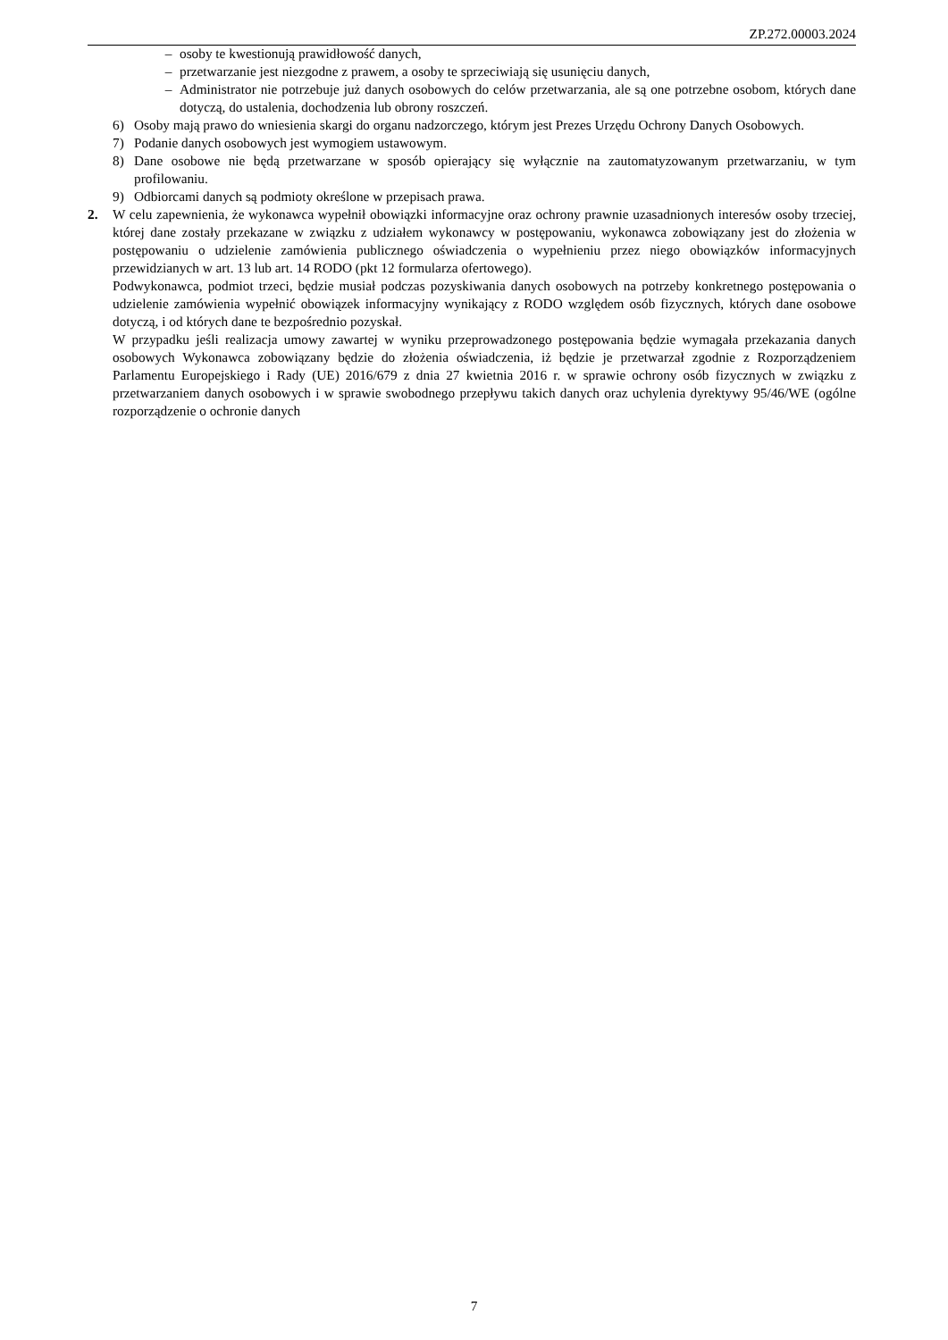ZP.272.00003.2024
– osoby te kwestionują prawidłowość danych,
– przetwarzanie jest niezgodne z prawem, a osoby te sprzeciwiają się usunięciu danych,
– Administrator nie potrzebuje już danych osobowych do celów przetwarzania, ale są one potrzebne osobom, których dane dotyczą, do ustalenia, dochodzenia lub obrony roszczeń.
6) Osoby mają prawo do wniesienia skargi do organu nadzorczego, którym jest Prezes Urzędu Ochrony Danych Osobowych.
7) Podanie danych osobowych jest wymogiem ustawowym.
8) Dane osobowe nie będą przetwarzane w sposób opierający się wyłącznie na zautomatyzowanym przetwarzaniu, w tym profilowaniu.
9) Odbiorcami danych są podmioty określone w przepisach prawa.
2. W celu zapewnienia, że wykonawca wypełnił obowiązki informacyjne oraz ochrony prawnie uzasadnionych interesów osoby trzeciej, której dane zostały przekazane w związku z udziałem wykonawcy w postępowaniu, wykonawca zobowiązany jest do złożenia w postępowaniu o udzielenie zamówienia publicznego oświadczenia o wypełnieniu przez niego obowiązków informacyjnych przewidzianych w art. 13 lub art. 14 RODO (pkt 12 formularza ofertowego).
Podwykonawca, podmiot trzeci, będzie musiał podczas pozyskiwania danych osobowych na potrzeby konkretnego postępowania o udzielenie zamówienia wypełnić obowiązek informacyjny wynikający z RODO względem osób fizycznych, których dane osobowe dotyczą, i od których dane te bezpośrednio pozyskał.
W przypadku jeśli realizacja umowy zawartej w wyniku przeprowadzonego postępowania będzie wymagała przekazania danych osobowych Wykonawca zobowiązany będzie do złożenia oświadczenia, iż będzie je przetwarzał zgodnie z Rozporządzeniem Parlamentu Europejskiego i Rady (UE) 2016/679 z dnia 27 kwietnia 2016 r. w sprawie ochrony osób fizycznych w związku z przetwarzaniem danych osobowych i w sprawie swobodnego przepływu takich danych oraz uchylenia dyrektywy 95/46/WE (ogólne rozporządzenie o ochronie danych
7